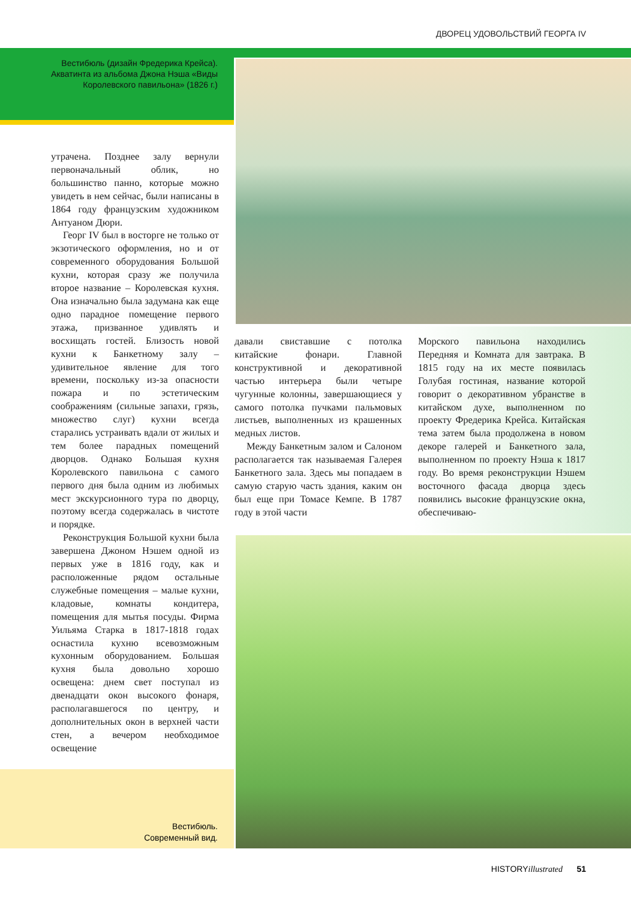ДВОРЕЦ УДОВОЛЬСТВИЙ ГЕОРГА IV
Вестибюль (дизайн Фредерика Крейса). Акватинта из альбома Джона Нэша «Виды Королевского павильона» (1826 г.)
утрачена. Позднее залу вернули первоначальный облик, но большинство панно, которые можно увидеть в нем сейчас, были написаны в 1864 году французским художником Антуаном Дюри.
Георг IV был в восторге не только от экзотического оформления, но и от современного оборудования Большой кухни, которая сразу же получила второе название – Королевская кухня. Она изначально была задумана как еще одно парадное помещение первого этажа, призванное удивлять и восхищать гостей. Близость новой кухни к Банкетному залу – удивительное явление для того времени, поскольку из-за опасности пожара и по эстетическим соображениям (сильные запахи, грязь, множество слуг) кухни всегда старались устраивать вдали от жилых и тем более парадных помещений дворцов. Однако Большая кухня Королевского павильона с самого первого дня была одним из любимых мест экскурсионного тура по дворцу, поэтому всегда содержалась в чистоте и порядке.
Реконструкция Большой кухни была завершена Джоном Нэшем одной из первых уже в 1816 году, как и расположенные рядом остальные служебные помещения – малые кухни, кладовые, комнаты кондитера, помещения для мытья посуды. Фирма Уильяма Старка в 1817-1818 годах оснастила кухню всевозможным кухонным оборудованием. Большая кухня была довольно хорошо освещена: днем свет поступал из двенадцати окон высокого фонаря, располагавшегося по центру, и дополнительных окон в верхней части стен, а вечером необходимое освещение
давали свиставшие с потолка китайские фонари. Главной конструктивной и декоративной частью интерьера были четыре чугунные колонны, завершающиеся у самого потолка пучками пальмовых листьев, выполненных из крашенных медных листов.
Между Банкетным залом и Салоном располагается так называемая Галерея Банкетного зала. Здесь мы попадаем в самую старую часть здания, каким он был еще при Томасе Кемпе. В 1787 году в этой части
Морского павильона находились Передняя и Комната для завтрака. В 1815 году на их месте появилась Голубая гостиная, название которой говорит о декоративном убранстве в китайском духе, выполненном по проекту Фредерика Крейса. Китайская тема затем была продолжена в новом декоре галерей и Банкетного зала, выполненном по проекту Нэша к 1817 году. Во время реконструкции Нэшем восточного фасада дворца здесь появились высокие французские окна, обеспечиваю-
Вестибюль.
Современный вид.
HISTORYillustrated 51